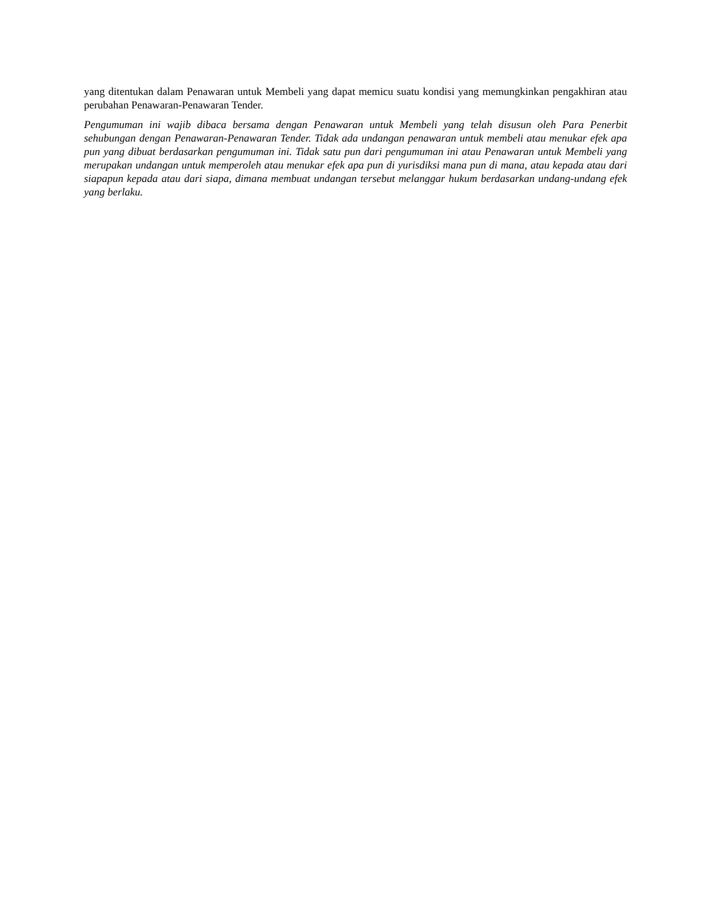yang ditentukan dalam Penawaran untuk Membeli yang dapat memicu suatu kondisi yang memungkinkan pengakhiran atau perubahan Penawaran-Penawaran Tender.
Pengumuman ini wajib dibaca bersama dengan Penawaran untuk Membeli yang telah disusun oleh Para Penerbit sehubungan dengan Penawaran-Penawaran Tender. Tidak ada undangan penawaran untuk membeli atau menukar efek apa pun yang dibuat berdasarkan pengumuman ini. Tidak satu pun dari pengumuman ini atau Penawaran untuk Membeli yang merupakan undangan untuk memperoleh atau menukar efek apa pun di yurisdiksi mana pun di mana, atau kepada atau dari siapapun kepada atau dari siapa, dimana membuat undangan tersebut melanggar hukum berdasarkan undang-undang efek yang berlaku.